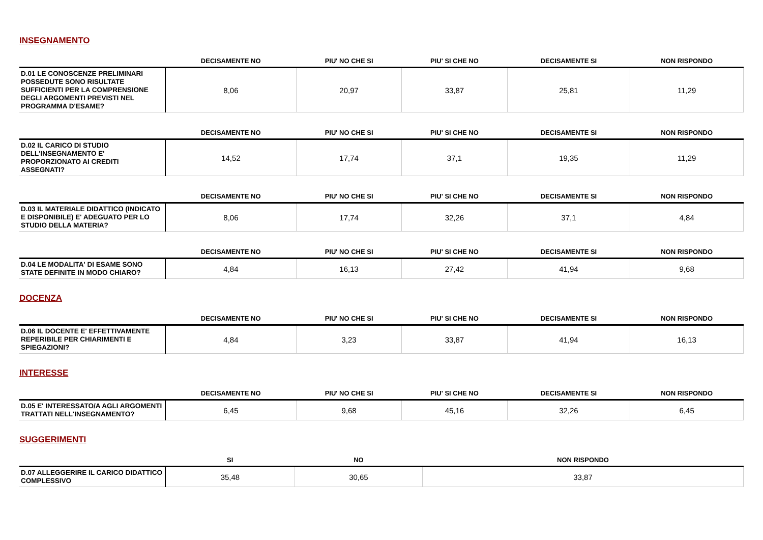INSEGNAMENTO
| | DECISAMENTE NO | PIU' NO CHE SI | PIU' SI CHE NO | DECISAMENTE SI | NON RISPONDO |
| --- | --- | --- | --- | --- | --- |
| D.01 LE CONOSCENZE PRELIMINARI POSSEDUTE SONO RISULTATE SUFFICIENTI PER LA COMPRENSIONE DEGLI ARGOMENTI PREVISTI NEL PROGRAMMA D'ESAME? | 8,06 | 20,97 | 33,87 | 25,81 | 11,29 |
| | DECISAMENTE NO | PIU' NO CHE SI | PIU' SI CHE NO | DECISAMENTE SI | NON RISPONDO |
| --- | --- | --- | --- | --- | --- |
| D.02 IL CARICO DI STUDIO DELL'INSEGNAMENTO E' PROPORZIONATO AI CREDITI ASSEGNATI? | 14,52 | 17,74 | 37,1 | 19,35 | 11,29 |
| | DECISAMENTE NO | PIU' NO CHE SI | PIU' SI CHE NO | DECISAMENTE SI | NON RISPONDO |
| --- | --- | --- | --- | --- | --- |
| D.03 IL MATERIALE DIDATTICO (INDICATO E DISPONIBILE) E' ADEGUATO PER LO STUDIO DELLA MATERIA? | 8,06 | 17,74 | 32,26 | 37,1 | 4,84 |
| | DECISAMENTE NO | PIU' NO CHE SI | PIU' SI CHE NO | DECISAMENTE SI | NON RISPONDO |
| --- | --- | --- | --- | --- | --- |
| D.04 LE MODALITA' DI ESAME SONO STATE DEFINITE IN MODO CHIARO? | 4,84 | 16,13 | 27,42 | 41,94 | 9,68 |
DOCENZA
| | DECISAMENTE NO | PIU' NO CHE SI | PIU' SI CHE NO | DECISAMENTE SI | NON RISPONDO |
| --- | --- | --- | --- | --- | --- |
| D.06 IL DOCENTE E' EFFETTIVAMENTE REPERIBILE PER CHIARIMENTI E SPIEGAZIONI? | 4,84 | 3,23 | 33,87 | 41,94 | 16,13 |
INTERESSE
| | DECISAMENTE NO | PIU' NO CHE SI | PIU' SI CHE NO | DECISAMENTE SI | NON RISPONDO |
| --- | --- | --- | --- | --- | --- |
| D.05 E' INTERESSATO/A AGLI ARGOMENTI TRATTATI NELL'INSEGNAMENTO? | 6,45 | 9,68 | 45,16 | 32,26 | 6,45 |
SUGGERIMENTI
| | SI | NO | NON RISPONDO |
| --- | --- | --- | --- |
| D.07 ALLEGGERIRE IL CARICO DIDATTICO COMPLESSIVO | 35,48 | 30,65 | 33,87 |